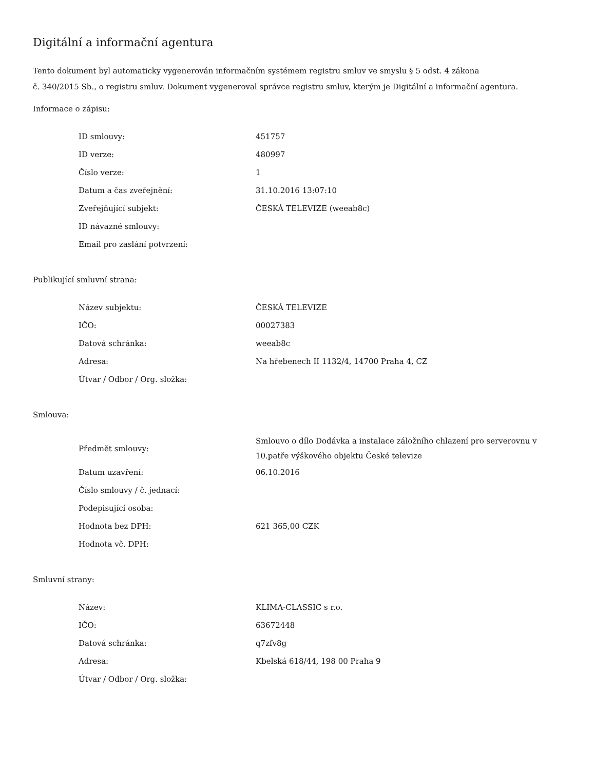Digitální a informační agentura
Tento dokument byl automaticky vygenerován informačním systémem registru smluv ve smyslu § 5 odst. 4 zákona
č. 340/2015 Sb., o registru smluv. Dokument vygeneroval správce registru smluv, kterým je Digitální a informační agentura.
Informace o zápisu:
| ID smlouvy: | 451757 |
| ID verze: | 480997 |
| Číslo verze: | 1 |
| Datum a čas zveřejnění: | 31.10.2016 13:07:10 |
| Zveřejňující subjekt: | ČESKÁ TELEVIZE (weeab8c) |
| ID návazné smlouvy: | |
| Email pro zaslání potvrzení: | |
Publikující smluvní strana:
| Název subjektu: | ČESKÁ TELEVIZE |
| IČO: | 00027383 |
| Datová schránka: | weeab8c |
| Adresa: | Na hřebenech II 1132/4, 14700 Praha 4, CZ |
| Útvar / Odbor / Org. složka: | |
Smlouva:
| Předmět smlouvy: | Smlouvo o dílo Dodávka a instalace záložního chlazení pro serverovnu v 10.patře výškového objektu České televize |
| Datum uzavření: | 06.10.2016 |
| Číslo smlouvy / č. jednací: | |
| Podepisující osoba: | |
| Hodnota bez DPH: | 621 365,00 CZK |
| Hodnota vč. DPH: | |
Smluvní strany:
| Název: | KLIMA-CLASSIC s r.o. |
| IČO: | 63672448 |
| Datová schránka: | q7zfv8g |
| Adresa: | Kbelská 618/44, 198 00 Praha 9 |
| Útvar / Odbor / Org. složka: | |